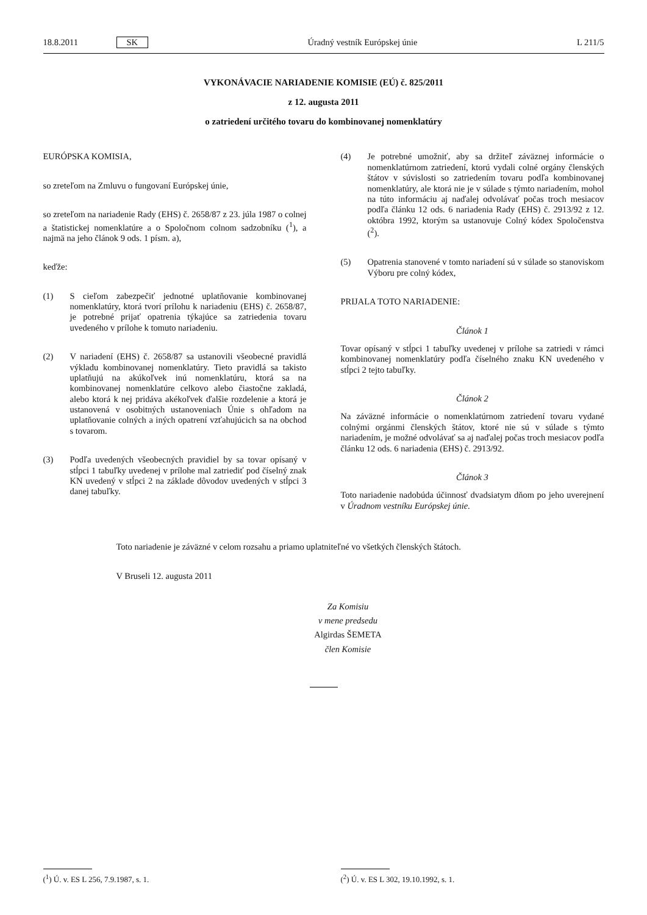18.8.2011 SK Úradný vestník Európskej únie L 211/5
VYKONÁVACIE NARIADENIE KOMISIE (EÚ) č. 825/2011
z 12. augusta 2011
o zatriedení určitého tovaru do kombinovanej nomenklatúry
EURÓPSKA KOMISIA,
so zreteľom na Zmluvu o fungovaní Európskej únie,
so zreteľom na nariadenie Rady (EHS) č. 2658/87 z 23. júla 1987 o colnej a štatistickej nomenklatúre a o Spoločnom colnom sadzobníku (<sup>1</sup>), a najmä na jeho článok 9 ods. 1 písm. a),
keďže:
(1) S cieľom zabezpečiť jednotné uplatňovanie kombinovanej nomenklatúry, ktorá tvorí prílohu k nariadeniu (EHS) č. 2658/87, je potrebné prijať opatrenia týkajúce sa zatriedenia tovaru uvedeného v prílohe k tomuto nariadeniu.
(2) V nariadení (EHS) č. 2658/87 sa ustanovili všeobecné pravidlá výkladu kombinovanej nomenklatúry. Tieto pravidlá sa takisto uplatňujú na akúkoľvek inú nomenklatúru, ktorá sa na kombinovanej nomenklatúre celkovo alebo čiastočne zakladá, alebo ktorá k nej pridáva akékoľvek ďalšie rozdelenie a ktorá je ustanovená v osobitných ustanoveniach Únie s ohľadom na uplatňovanie colných a iných opatrení vzťahujúcich sa na obchod s tovarom.
(3) Podľa uvedených všeobecných pravidiel by sa tovar opísaný v stĺpci 1 tabuľky uvedenej v prílohe mal zatriediť pod číselný znak KN uvedený v stĺpci 2 na základe dôvodov uvedených v stĺpci 3 danej tabuľky.
(4) Je potrebné umožniť, aby sa držiteľ záväznej informácie o nomenklatúrnom zatriedení, ktorú vydali colné orgány členských štátov v súvislosti so zatriedením tovaru podľa kombinovanej nomenklatúry, ale ktorá nie je v súlade s týmto nariadením, mohol na túto informáciu aj naďalej odvolávať počas troch mesiacov podľa článku 12 ods. 6 nariadenia Rady (EHS) č. 2913/92 z 12. októbra 1992, ktorým sa ustanovuje Colný kódex Spoločenstva (<sup>2</sup>).
(5) Opatrenia stanovené v tomto nariadení sú v súlade so stanoviskom Výboru pre colný kódex,
PRIJALA TOTO NARIADENIE:
Článok 1
Tovar opísaný v stĺpci 1 tabuľky uvedenej v prílohe sa zatriedi v rámci kombinovanej nomenklatúry podľa číselného znaku KN uvedeného v stĺpci 2 tejto tabuľky.
Článok 2
Na záväzné informácie o nomenklatúrnom zatriedení tovaru vydané colnými orgánmi členských štátov, ktoré nie sú v súlade s týmto nariadením, je možné odvolávať sa aj naďalej počas troch mesiacov podľa článku 12 ods. 6 nariadenia (EHS) č. 2913/92.
Článok 3
Toto nariadenie nadobúda účinnosť dvadsiatym dňom po jeho uverejnení v Úradnom vestníku Európskej únie.
Toto nariadenie je záväzné v celom rozsahu a priamo uplatniteľné vo všetkých členských štátoch.
V Bruseli 12. augusta 2011
Za Komisiu
v mene predsedu
Algirdas ŠEMETA
člen Komisie
(<sup>1</sup>) Ú. v. ES L 256, 7.9.1987, s. 1. (<sup>2</sup>) Ú. v. ES L 302, 19.10.1992, s. 1.